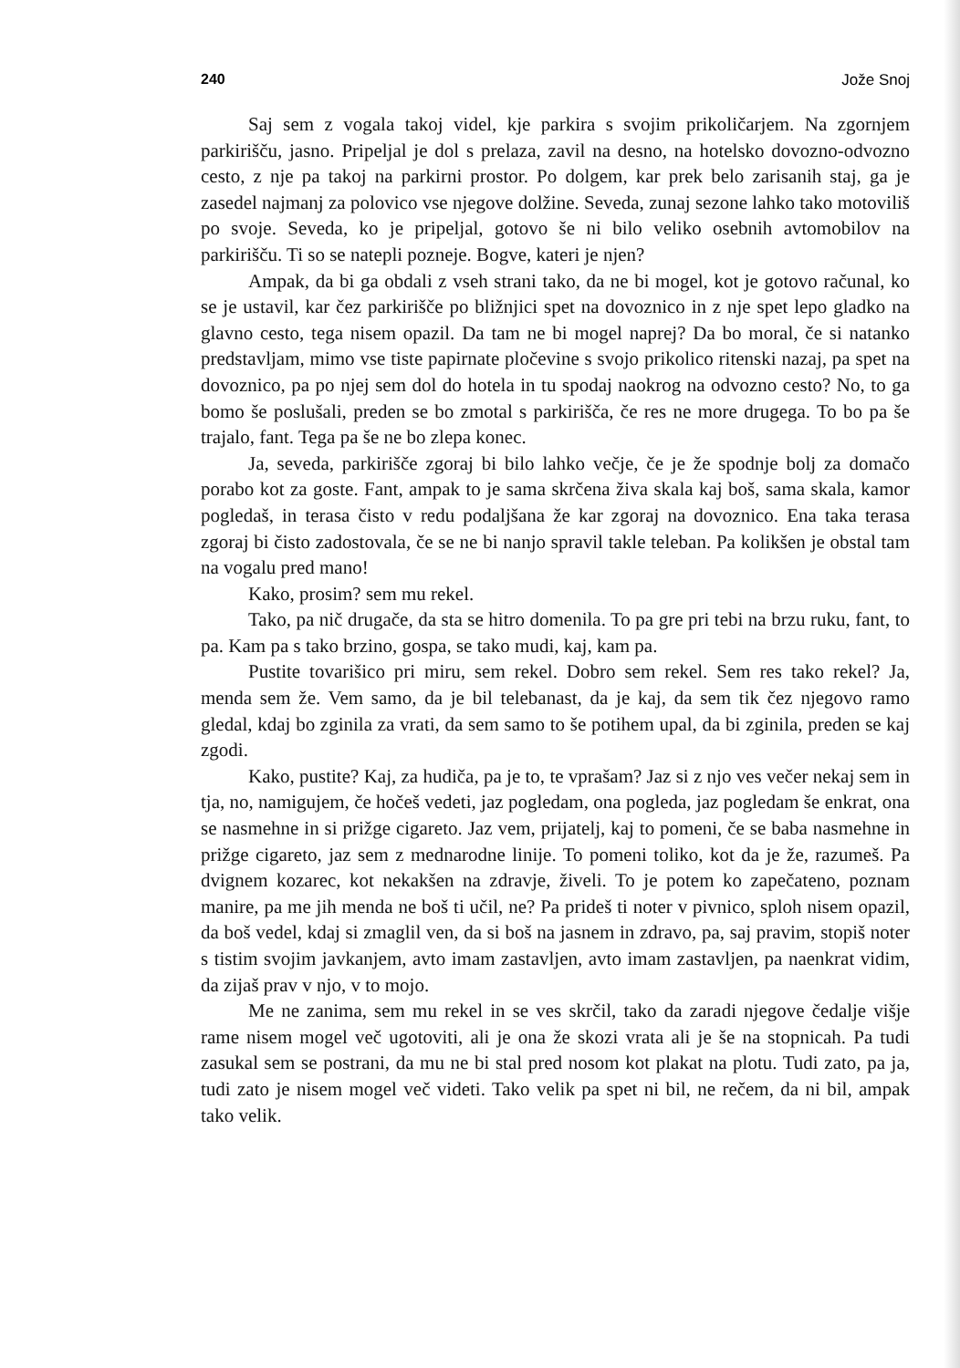240 Jože Snoj
Saj sem z vogala takoj videl, kje parkira s svojim prikoličarjem. Na zgornjem parkirišču, jasno. Pripeljal je dol s prelaza, zavil na desno, na hotelsko dovozno-odvozno cesto, z nje pa takoj na parkirni prostor. Po dolgem, kar prek belo zarisanih staj, ga je zasedel najmanj za polovico vse njegove dolžine. Seveda, zunaj sezone lahko tako motoviliš po svoje. Seveda, ko je pripeljal, gotovo še ni bilo veliko osebnih avtomobilov na parkirišču. Ti so se natepli pozneje. Bogve, kateri je njen?
Ampak, da bi ga obdali z vseh strani tako, da ne bi mogel, kot je gotovo računal, ko se je ustavil, kar čez parkirišče po bližnjici spet na dovoznico in z nje spet lepo gladko na glavno cesto, tega nisem opazil. Da tam ne bi mogel naprej? Da bo moral, če si natanko predstavljam, mimo vse tiste papirnate pločevine s svojo prikolico ritenski nazaj, pa spet na dovoznico, pa po njej sem dol do hotela in tu spodaj naokrog na odvozno cesto? No, to ga bomo še poslušali, preden se bo zmotal s parkirišča, če res ne more drugega. To bo pa še trajalo, fant. Tega pa še ne bo zlepa konec.
Ja, seveda, parkirišče zgoraj bi bilo lahko večje, če je že spodnje bolj za domačo porabo kot za goste. Fant, ampak to je sama skrčena živa skala kaj boš, sama skala, kamor pogledaš, in terasa čisto v redu podaljšana že kar zgoraj na dovoznico. Ena taka terasa zgoraj bi čisto zadostovala, če se ne bi nanjo spravil takle teleban. Pa kolikšen je obstal tam na vogalu pred mano!
Kako, prosim? sem mu rekel.
Tako, pa nič drugače, da sta se hitro domenila. To pa gre pri tebi na brzu ruku, fant, to pa. Kam pa s tako brzino, gospa, se tako mudi, kaj, kam pa.
Pustite tovarišico pri miru, sem rekel. Dobro sem rekel. Sem res tako rekel? Ja, menda sem že. Vem samo, da je bil telebanast, da je kaj, da sem tik čez njegovo ramo gledal, kdaj bo zginila za vrati, da sem samo to še potihem upal, da bi zginila, preden se kaj zgodi.
Kako, pustite? Kaj, za hudiča, pa je to, te vprašam? Jaz si z njo ves večer nekaj sem in tja, no, namigujem, če hočeš vedeti, jaz pogledam, ona pogleda, jaz pogledam še enkrat, ona se nasmehne in si prižge cigareto. Jaz vem, prijatelj, kaj to pomeni, če se baba nasmehne in prižge cigareto, jaz sem z mednarodne linije. To pomeni toliko, kot da je že, razumeš. Pa dvignem kozarec, kot nekakšen na zdravje, živeli. To je potem ko zapečateno, poznam manire, pa me jih menda ne boš ti učil, ne? Pa prideš ti noter v pivnico, sploh nisem opazil, da boš vedel, kdaj si zmaglil ven, da si boš na jasnem in zdravo, pa, saj pravim, stopiš noter s tistim svojim javkanjem, avto imam zastavljen, avto imam zastavljen, pa naenkrat vidim, da zijaš prav v njo, v to mojo.
Me ne zanima, sem mu rekel in se ves skrčil, tako da zaradi njegove čedalje višje rame nisem mogel več ugotoviti, ali je ona že skozi vrata ali je še na stopnicah. Pa tudi zasukal sem se postrani, da mu ne bi stal pred nosom kot plakat na plotu. Tudi zato, pa ja, tudi zato je nisem mogel več videti. Tako velik pa spet ni bil, ne rečem, da ni bil, ampak tako velik.